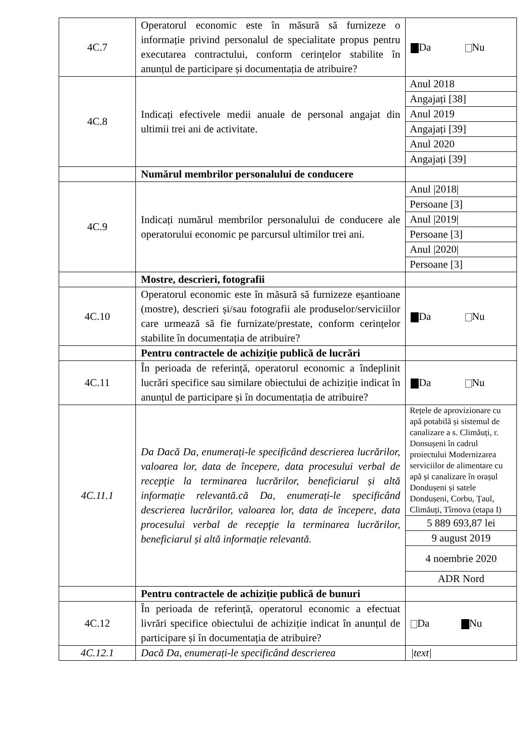| 4C.7 | Operatorul economic este în măsură să furnizeze o informație privind personalul de specialitate propus pentru executarea contractului, conform cerințelor stabilite în anunțul de participare și documentația de atribuire? | Da Nu |
| 4C.8 | Indicați efectivele medii anuale de personal angajat din ultimii trei ani de activitate. | / Anul 2018 / / Angajați [38] / / Anul 2019 / / Angajați [39] / / Anul 2020 / / Angajați [39] / |
| | Numărul membrilor personalului de conducere | |
| 4C.9 | Indicați numărul membrilor personalului de conducere ale operatorului economic pe parcursul ultimilor trei ani. | / Anul /2018/ / / Persoane [3] / / Anul /2019/ / / Persoane [3] / / Anul /2020/ / / Persoane [3] / |
| | Mostre, descrieri, fotografii | |
| 4C.10 | Operatorul economic este în măsură să furnizeze eșantioane (mostre), descrieri și/sau fotografii ale produselor/serviciilor care urmează să fie furnizate/prestate, conform cerințelor stabilite în documentația de atribuire? | Da Nu |
| | Pentru contractele de achiziție publică de lucrări | |
| 4C.11 | În perioada de referință, operatorul economic a îndeplinit lucrări specifice sau similare obiectului de achiziție indicat în anunțul de participare și în documentația de atribuire? | Da Nu |
| 4C.11.1 | Da Dacă Da, enumerați-le specificând descrierea lucrărilor, valoarea lor, data de începere, data procesului verbal de recepţie la terminarea lucrărilor, beneficiarul și altă informație relevantă.că Da, enumerați-le specificând descrierea lucrărilor, valoarea lor, data de începere, data procesului verbal de recepţie la terminarea lucrărilor, beneficiarul și altă informație relevantă. | / Rețele de aprovizionare cu apă potabilă și sistemul de canalizare a s. Climăuți, r. Donsușeni în cadrul proiectului Modernizarea serviciilor de alimentare cu apă și canalizare în orașul Dondușeni și satele Dondușeni, Corbu, Țaul, Climăuți, Tîrnova (etapa I) / / 5 889 693,87 lei / / 9 august 2019 / / 4 noembrie 2020 / / ADR Nord / |
| | Pentru contractele de achiziție publică de bunuri | |
| 4C.12 | În perioada de referință, operatorul economic a efectuat livrări specifice obiectului de achiziție indicat în anunțul de participare și în documentația de atribuire? | Da Nu |
| 4C.12.1 | Dacă Da, enumerați-le specificând descrierea | /text/ |